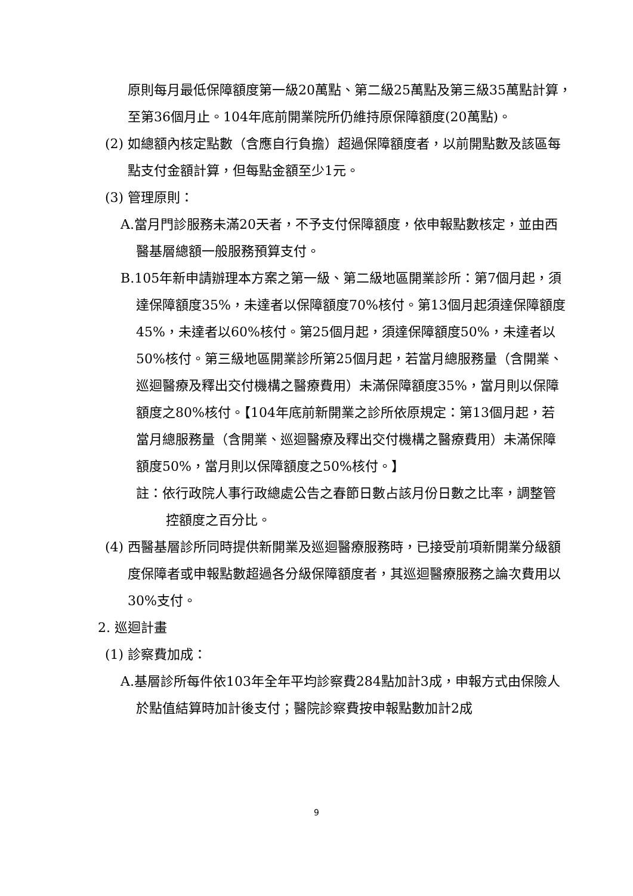原則每月最低保障額度第一級20萬點、第二級25萬點及第三級35萬點計算，至第36個月止。104年底前開業院所仍維持原保障額度(20萬點)。
(2) 如總額內核定點數（含應自行負擔）超過保障額度者，以前開點數及該區每點支付金額計算，但每點金額至少1元。
(3) 管理原則：
A.當月門診服務未滿20天者，不予支付保障額度，依申報點數核定，並由西醫基層總額一般服務預算支付。
B.105年新申請辦理本方案之第一級、第二級地區開業診所：第7個月起，須達保障額度35%，未達者以保障額度70%核付。第13個月起須達保障額度45%，未達者以60%核付。第25個月起，須達保障額度50%，未達者以50%核付。第三級地區開業診所第25個月起，若當月總服務量（含開業、巡迴醫療及釋出交付機構之醫療費用）未滿保障額度35%，當月則以保障額度之80%核付。【104年底前新開業之診所依原規定：第13個月起，若當月總服務量（含開業、巡迴醫療及釋出交付機構之醫療費用）未滿保障額度50%，當月則以保障額度之50%核付。】
註：依行政院人事行政總處公告之春節日數占該月份日數之比率，調整管控額度之百分比。
(4) 西醫基層診所同時提供新開業及巡迴醫療服務時，已接受前項新開業分級額度保障者或申報點數超過各分級保障額度者，其巡迴醫療服務之論次費用以30%支付。
2. 巡迴計畫
(1) 診察費加成：
A.基層診所每件依103年全年平均診察費284點加計3成，申報方式由保險人於點值結算時加計後支付；醫院診察費按申報點數加計2成
9